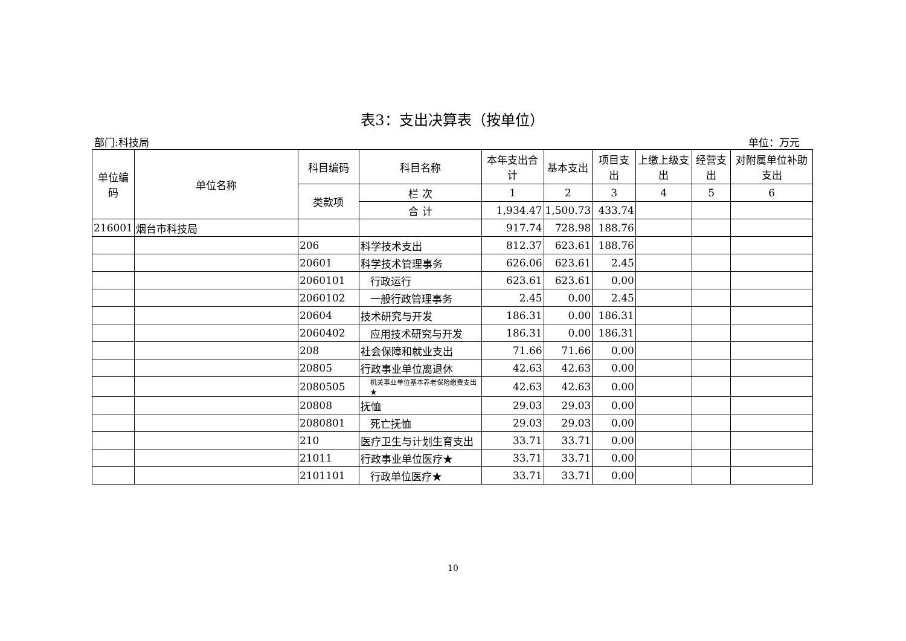表3：支出决算表（按单位）
部门:科技局 单位：万元
| 单位编码 | 单位名称 | 科目编码 | 科目名称 | 本年支出合计 | 基本支出 | 项目支出 | 上缴上级支出 | 经营支出 | 对附属单位补助支出 |
| --- | --- | --- | --- | --- | --- | --- | --- | --- | --- |
| | | 类款项 | | | | | | | |
| | | | 栏 次 | 1 | 2 | 3 | 4 | 5 | 6 |
| | | | 合 计 | 1,934.47 | 1,500.73 | 433.74 | | | |
| 216001 | 烟台市科技局 | | | 917.74 | 728.98 | 188.76 | | | |
| | | 206 | 科学技术支出 | 812.37 | 623.61 | 188.76 | | | |
| | | 20601 | 科学技术管理事务 | 626.06 | 623.61 | 2.45 | | | |
| | | 2060101 | 行政运行 | 623.61 | 623.61 | 0.00 | | | |
| | | 2060102 | 一般行政管理事务 | 2.45 | 0.00 | 2.45 | | | |
| | | 20604 | 技术研究与开发 | 186.31 | 0.00 | 186.31 | | | |
| | | 2060402 | 应用技术研究与开发 | 186.31 | 0.00 | 186.31 | | | |
| | | 208 | 社会保障和就业支出 | 71.66 | 71.66 | 0.00 | | | |
| | | 20805 | 行政事业单位离退休 | 42.63 | 42.63 | 0.00 | | | |
| | | 2080505 | 机关事业单位基本养老保险缴费支出★ | 42.63 | 42.63 | 0.00 | | | |
| | | 20808 | 抚恤 | 29.03 | 29.03 | 0.00 | | | |
| | | 2080801 | 死亡抚恤 | 29.03 | 29.03 | 0.00 | | | |
| | | 210 | 医疗卫生与计划生育支出 | 33.71 | 33.71 | 0.00 | | | |
| | | 21011 | 行政事业单位医疗★ | 33.71 | 33.71 | 0.00 | | | |
| | | 2101101 | 行政单位医疗★ | 33.71 | 33.71 | 0.00 | | | |
10